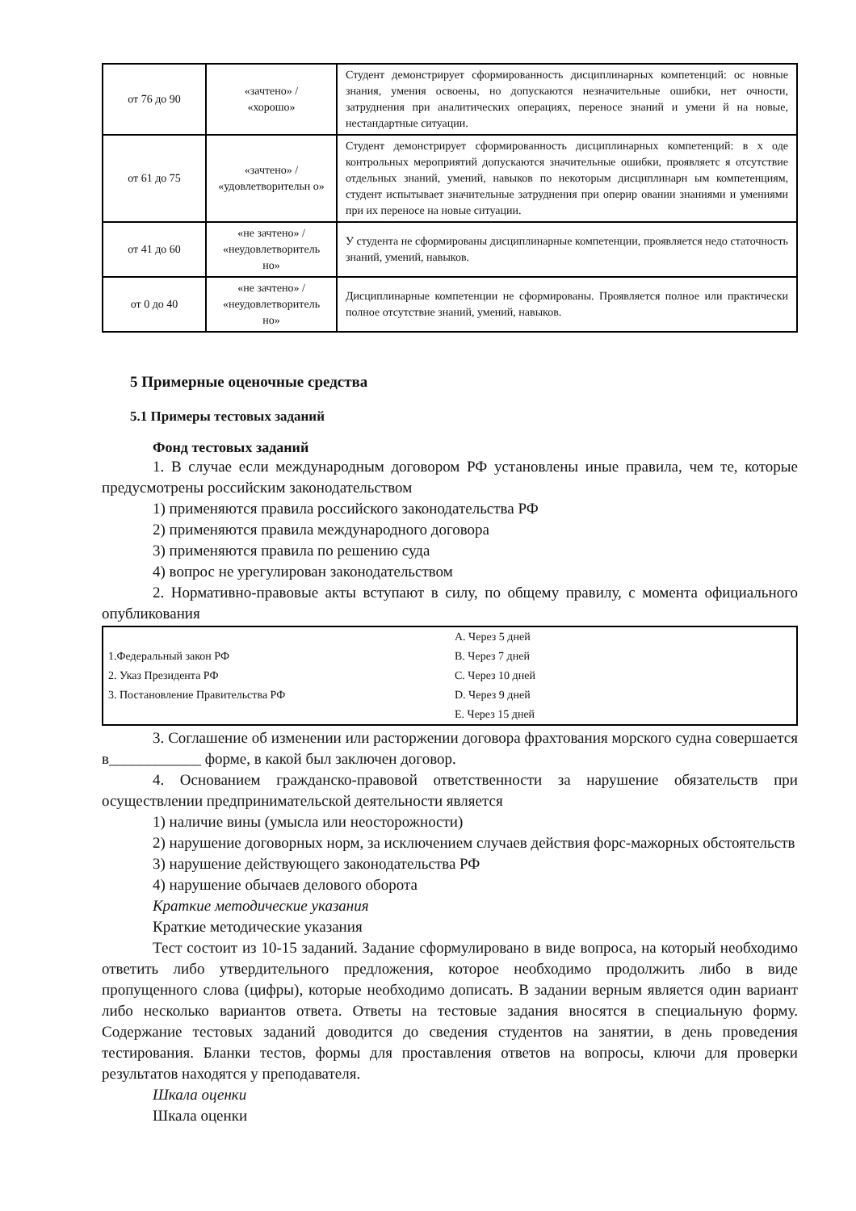| от 76 до 90 | «зачтено» / «хорошо» | Студент демонстрирует сформированность дисциплинарных компетенций: ос новные знания, умения освоены, но допускаются незначительные ошибки, нет очности, затруднения при аналитических операциях, переносе знаний и умени й на новые, нестандартные ситуации. |
| от 61 до 75 | «зачтено» / «удовлетворительн о» | Студент демонстрирует сформированность дисциплинарных компетенций: в х оде контрольных мероприятий допускаются значительные ошибки, проявляетс я отсутствие отдельных знаний, умений, навыков по некоторым дисциплинарн ым компетенциям, студент испытывает значительные затруднения при оперир овании знаниями и умениями при их переносе на новые ситуации. |
| от 41 до 60 | «не зачтено» / «неудовлетворитель но» | У студента не сформированы дисциплинарные компетенции, проявляется недо статочность знаний, умений, навыков. |
| от 0 до 40 | «не зачтено» / «неудовлетворитель но» | Дисциплинарные компетенции не сформированы. Проявляется полное или практически полное отсутствие знаний, умений, навыков. |
5 Примерные оценочные средства
5.1 Примеры тестовых заданий
Фонд тестовых заданий
1. В случае если международным договором РФ установлены иные правила, чем те, которые предусмотрены российским законодательством
1) применяются правила российского законодательства РФ
2) применяются правила международного договора
3) применяются правила по решению суда
4) вопрос не урегулирован законодательством
2. Нормативно-правовые акты вступают в силу, по общему правилу, с момента официального опубликования
| 1.Федеральный закон РФ 2. Указ Президента РФ 3. Постановление Правительства РФ | A. Через 5 дней B. Через 7 дней C. Через 10 дней D. Через 9 дней E. Через 15 дней |
3. Соглашение об изменении или расторжении договора фрахтования морского судна совершается в____________ форме, в какой был заключен договор.
4. Основанием гражданско-правовой ответственности за нарушение обязательств при осуществлении предпринимательской деятельности является
1) наличие вины (умысла или неосторожности)
2) нарушение договорных норм, за исключением случаев действия форс-мажорных обстоятельств
3) нарушение действующего законодательства РФ
4) нарушение обычаев делового оборота
Краткие методические указания
Краткие методические указания
Тест состоит из 10-15 заданий. Задание сформулировано в виде вопроса, на который необходимо ответить либо утвердительного предложения, которое необходимо продолжить либо в виде пропущенного слова (цифры), которые необходимо дописать. В задании верным является один вариант либо несколько вариантов ответа. Ответы на тестовые задания вносятся в специальную форму. Содержание тестовых заданий доводится до сведения студентов на занятии, в день проведения тестирования. Бланки тестов, формы для проставления ответов на вопросы, ключи для проверки результатов находятся у преподавателя.
Шкала оценки
Шкала оценки